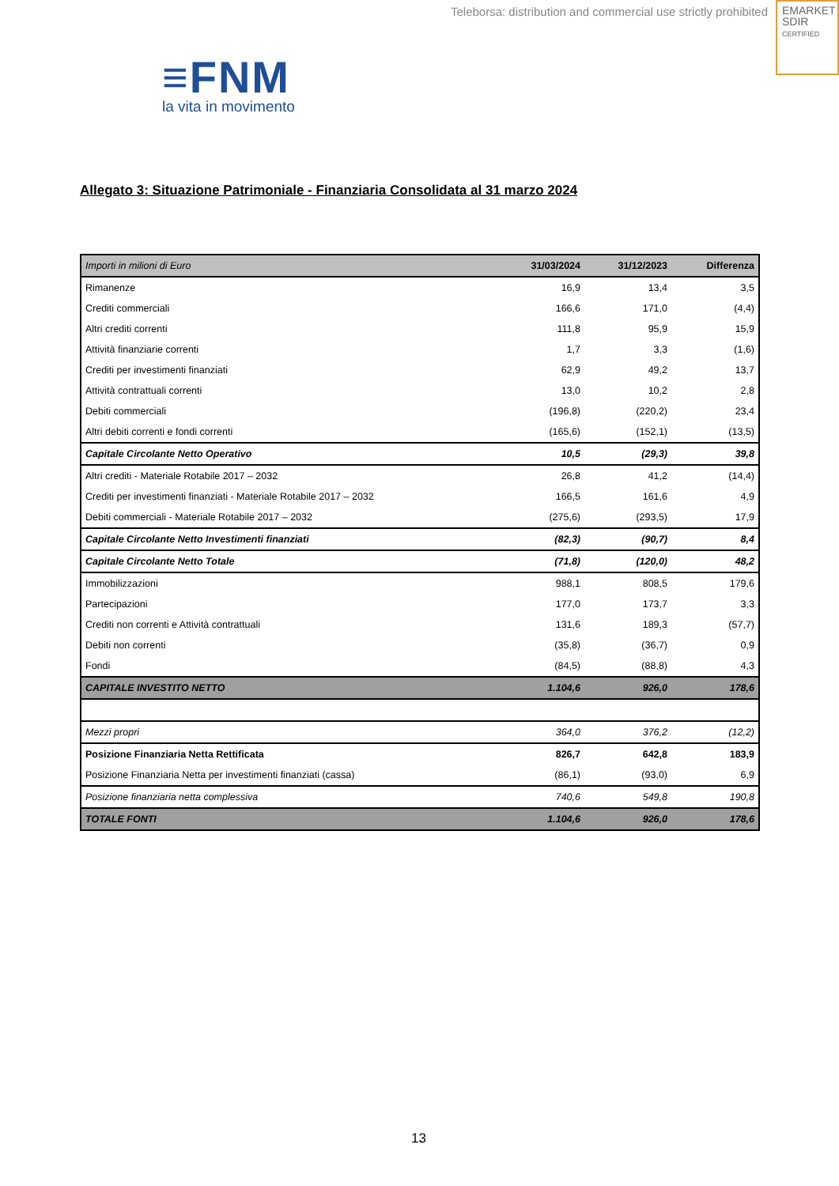Teleborsa: distribution and commercial use strictly prohibited
EMARKET
SDIR
CERTIFIED
≡FNM
la vita in movimento
Allegato 3: Situazione Patrimoniale - Finanziaria Consolidata al 31 marzo 2024
| Importi in milioni di Euro | 31/03/2024 | 31/12/2023 | Differenza |
| --- | --- | --- | --- |
| Rimanenze | 16,9 | 13,4 | 3,5 |
| Crediti commerciali | 166,6 | 171,0 | (4,4) |
| Altri crediti correnti | 111,8 | 95,9 | 15,9 |
| Attività finanziarie correnti | 1,7 | 3,3 | (1,6) |
| Crediti per investimenti finanziati | 62,9 | 49,2 | 13,7 |
| Attività contrattuali correnti | 13,0 | 10,2 | 2,8 |
| Debiti commerciali | (196,8) | (220,2) | 23,4 |
| Altri debiti correnti e fondi correnti | (165,6) | (152,1) | (13,5) |
| Capitale Circolante Netto Operativo | 10,5 | (29,3) | 39,8 |
| Altri crediti - Materiale Rotabile 2017 – 2032 | 26,8 | 41,2 | (14,4) |
| Crediti per investimenti finanziati - Materiale Rotabile 2017 – 2032 | 166,5 | 161,6 | 4,9 |
| Debiti commerciali - Materiale Rotabile 2017 – 2032 | (275,6) | (293,5) | 17,9 |
| Capitale Circolante Netto Investimenti finanziati | (82,3) | (90,7) | 8,4 |
| Capitale Circolante Netto Totale | (71,8) | (120,0) | 48,2 |
| Immobilizzazioni | 988,1 | 808,5 | 179,6 |
| Partecipazioni | 177,0 | 173,7 | 3,3 |
| Crediti non correnti e Attività contrattuali | 131,6 | 189,3 | (57,7) |
| Debiti non correnti | (35,8) | (36,7) | 0,9 |
| Fondi | (84,5) | (88,8) | 4,3 |
| CAPITALE INVESTITO NETTO | 1.104,6 | 926,0 | 178,6 |
| Mezzi propri | 364,0 | 376,2 | (12,2) |
| Posizione Finanziaria Netta Rettificata | 826,7 | 642,8 | 183,9 |
| Posizione Finanziaria Netta per investimenti finanziati (cassa) | (86,1) | (93,0) | 6,9 |
| Posizione finanziaria netta complessiva | 740,6 | 549,8 | 190,8 |
| TOTALE FONTI | 1.104,6 | 926,0 | 178,6 |
13